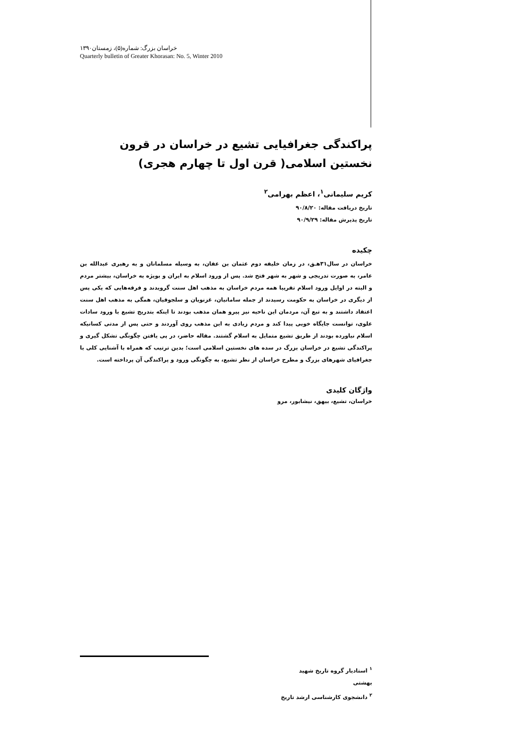خراسان بزرگ: شماره(۵)، زمستان۱۳۹۰
Quarterly bulletin of Greater Khorasan: No. 5, Winter 2010
پراکندگی جغرافیایی تشیع در خراسان در قرون نخستین اسلامی( قرن اول تا چهارم هجری)
کریم سلیمانی<sup>۱</sup>، اعظم بهرامی<sup>۲</sup>
تاریخ دریافت مقاله: ۹۰/۸/۲۰
تاریخ پذیرش مقاله: ۹۰/۹/۲۹
چکیده
خراسان در سال۳۱هـق، در زمان خلیفه دوم عثمان بن عفان، به وسیله مسلمانان و به رهبری عبدالله بن عامر، به صورت تدریجی و شهر به شهر فتح شد. پس از ورود اسلام به ایران و بویژه به خراسان، بیشتر مردم و البته در اوایل ورود اسلام تقریبا همه مردم خراسان به مذهب اهل سنت گرویدند و فرقه‌هایی که یکی پس از دیگری در خراسان به حکومت رسیدند از جمله سامانیان، غزنویان و سلجوقیان، همگی به مذهب اهل سنت اعتقاد داشتند و به تبع آن، مردمان این ناحیه نیز پیرو همان مذهب بودند تا اینکه بتدریج تشیع با ورود سادات علوی، توانست جایگاه خوبی پیدا کند و مردم زیادی به این مذهب روی آوردند و حتی پس از مدتی کسانیکه اسلام نیاورده بودند از طریق تشیع متمایل به اسلام گشتند. مقاله حاضر، در پی یافتن چگونگی تشکل گیری و پراکندگی تشیع در خراسان بزرگ در سده های نخستین اسلامی است؛ بدین ترتیب که همراه با آشنایی کلی با جغرافیای شهرهای بزرگ و مطرح خراسان از نظر تشیع، به چگونگی ورود و پراکندگی آن پرداخته است.
واژگان کلیدی
خراسان، تشیع، بیهق، نیشابور، مرو
<sup>۱</sup> استادیار گروه تاریخ شهید بهشتی
<sup>۲</sup> دانشجوی کارشناسی ارشد تاریخ